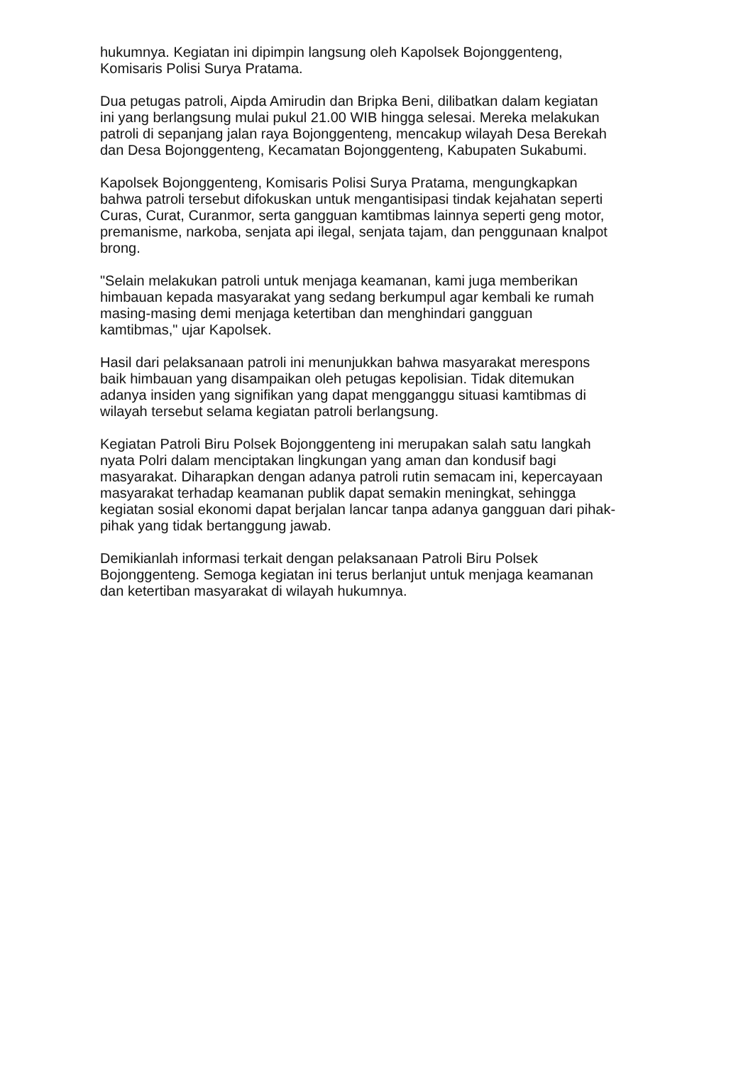hukumnya. Kegiatan ini dipimpin langsung oleh Kapolsek Bojonggenteng,
Komisaris Polisi Surya Pratama.
Dua petugas patroli, Aipda Amirudin dan Bripka Beni, dilibatkan dalam kegiatan
ini yang berlangsung mulai pukul 21.00 WIB hingga selesai. Mereka melakukan
patroli di sepanjang jalan raya Bojonggenteng, mencakup wilayah Desa Berekah
dan Desa Bojonggenteng, Kecamatan Bojonggenteng, Kabupaten Sukabumi.
Kapolsek Bojonggenteng, Komisaris Polisi Surya Pratama, mengungkapkan
bahwa patroli tersebut difokuskan untuk mengantisipasi tindak kejahatan seperti
Curas, Curat, Curanmor, serta gangguan kamtibmas lainnya seperti geng motor,
premanisme, narkoba, senjata api ilegal, senjata tajam, dan penggunaan knalpot
brong.
"Selain melakukan patroli untuk menjaga keamanan, kami juga memberikan
himbauan kepada masyarakat yang sedang berkumpul agar kembali ke rumah
masing-masing demi menjaga ketertiban dan menghindari gangguan
kamtibmas," ujar Kapolsek.
Hasil dari pelaksanaan patroli ini menunjukkan bahwa masyarakat merespons
baik himbauan yang disampaikan oleh petugas kepolisian. Tidak ditemukan
adanya insiden yang signifikan yang dapat mengganggu situasi kamtibmas di
wilayah tersebut selama kegiatan patroli berlangsung.
Kegiatan Patroli Biru Polsek Bojonggenteng ini merupakan salah satu langkah
nyata Polri dalam menciptakan lingkungan yang aman dan kondusif bagi
masyarakat. Diharapkan dengan adanya patroli rutin semacam ini, kepercayaan
masyarakat terhadap keamanan publik dapat semakin meningkat, sehingga
kegiatan sosial ekonomi dapat berjalan lancar tanpa adanya gangguan dari pihak-
pihak yang tidak bertanggung jawab.
Demikianlah informasi terkait dengan pelaksanaan Patroli Biru Polsek
Bojonggenteng. Semoga kegiatan ini terus berlanjut untuk menjaga keamanan
dan ketertiban masyarakat di wilayah hukumnya.